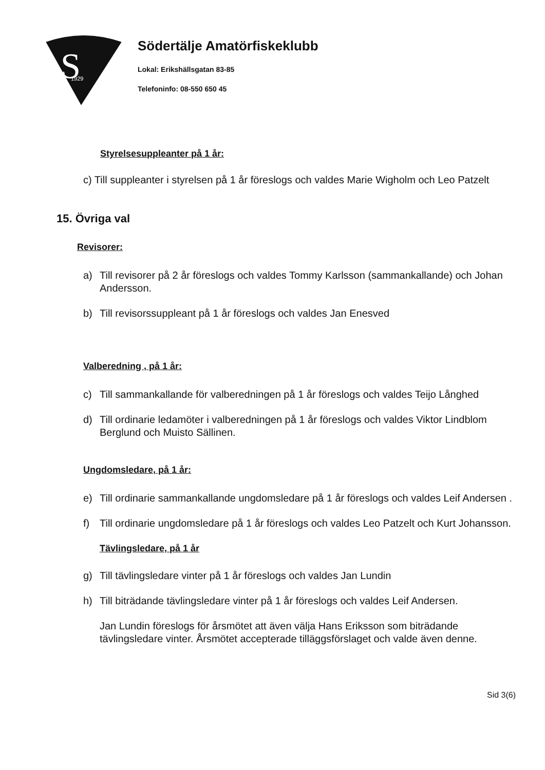S
1929
Södertälje Amatörfiskeklubb
Lokal: Erikshällsgatan 83-85
Telefoninfo: 08-550 650 45
Styrelsesuppleanter på 1 år:
c) Till suppleanter i styrelsen på 1 år föreslogs och valdes Marie Wigholm och Leo Patzelt
15. Övriga val
Revisorer:
a) Till revisorer på 2 år föreslogs och valdes Tommy Karlsson (sammankallande) och Johan Andersson.
b) Till revisorssuppleant på 1 år föreslogs och valdes Jan Enesved
Valberedning , på 1 år:
c) Till sammankallande för valberedningen på 1 år föreslogs och valdes Teijo Långhed
d) Till ordinarie ledamöter i valberedningen på 1 år föreslogs och valdes Viktor Lindblom Berglund och Muisto Sällinen.
Ungdomsledare, på 1 år:
e) Till ordinarie sammankallande ungdomsledare på 1 år föreslogs och valdes Leif Andersen .
f) Till ordinarie ungdomsledare på 1 år föreslogs och valdes Leo Patzelt och Kurt Johansson.
Tävlingsledare, på 1 år
g) Till tävlingsledare vinter på 1 år föreslogs och valdes Jan Lundin
h) Till biträdande tävlingsledare vinter på 1 år föreslogs och valdes Leif Andersen.
Jan Lundin föreslogs för årsmötet att även välja Hans Eriksson som biträdande tävlingsledare vinter. Årsmötet accepterade tilläggsförslaget och valde även denne.
Sid 3(6)